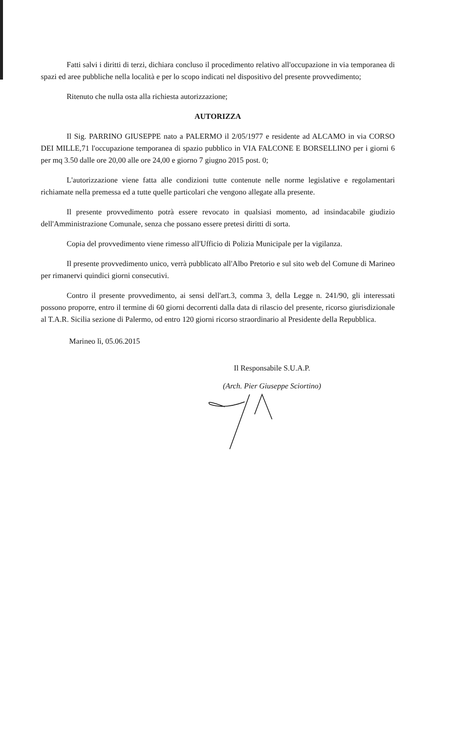Fatti salvi i diritti di terzi, dichiara concluso il procedimento relativo all'occupazione in via temporanea di spazi ed aree pubbliche nella località e per lo scopo indicati nel dispositivo del presente provvedimento;
Ritenuto che nulla osta alla richiesta autorizzazione;
AUTORIZZA
Il Sig. PARRINO GIUSEPPE nato a PALERMO il 2/05/1977 e residente ad ALCAMO in via CORSO DEI MILLE,71 l'occupazione temporanea di spazio pubblico in VIA FALCONE E BORSELLINO per i giorni 6 per mq 3.50 dalle ore 20,00 alle ore 24,00 e giorno 7 giugno 2015 post. 0;
L'autorizzazione viene fatta alle condizioni tutte contenute nelle norme legislative e regolamentari richiamate nella premessa ed a tutte quelle particolari che vengono allegate alla presente.
Il presente provvedimento potrà essere revocato in qualsiasi momento, ad insindacabile giudizio dell'Amministrazione Comunale, senza che possano essere pretesi diritti di sorta.
Copia del provvedimento viene rimesso all'Ufficio di Polizia Municipale per la vigilanza.
Il presente provvedimento unico, verrà pubblicato all'Albo Pretorio e sul sito web del Comune di Marineo per rimanervi quindici giorni consecutivi.
Contro il presente provvedimento, ai sensi dell'art.3, comma 3, della Legge n. 241/90, gli interessati possono proporre, entro il termine di 60 giorni decorrenti dalla data di rilascio del presente, ricorso giurisdizionale al T.A.R. Sicilia sezione di Palermo, od entro 120 giorni ricorso straordinario al Presidente della Repubblica.
Marineo lì, 05.06.2015
Il Responsabile S.U.A.P.
(Arch. Pier Giuseppe Sciortino)